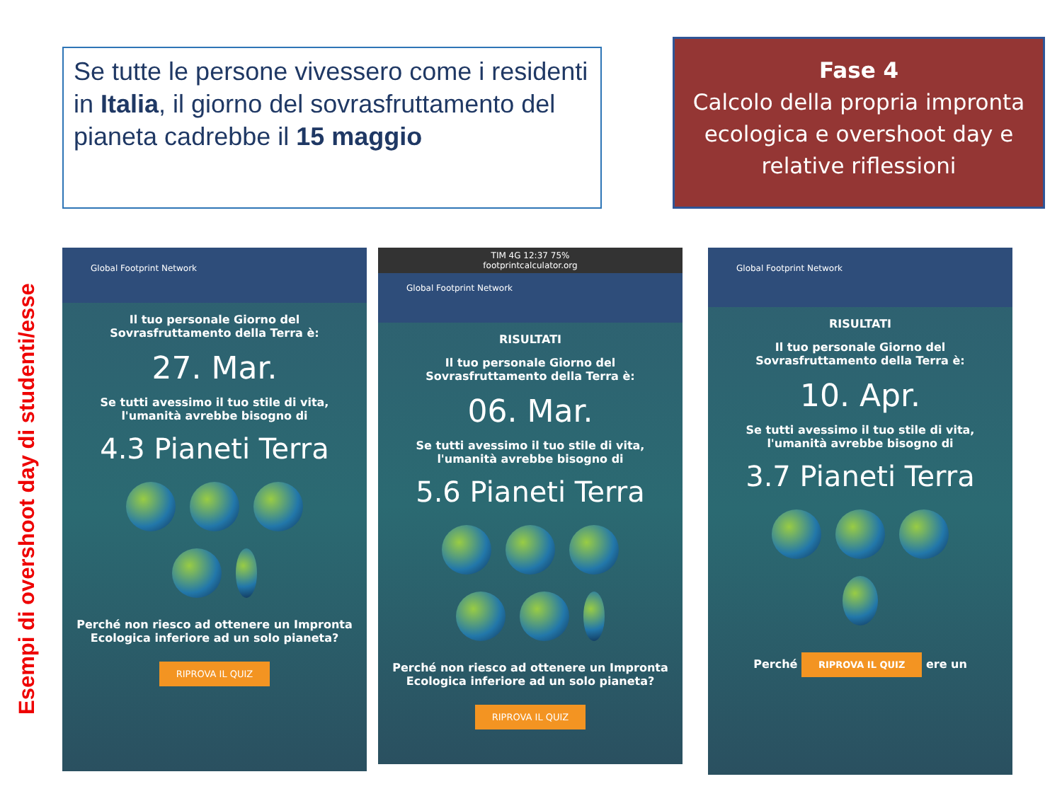Se tutte le persone vivessero come i residenti in Italia, il giorno del sovrasfruttamento del pianeta cadrebbe il 15 maggio
Fase 4
Calcolo della propria impronta ecologica e overshoot day e relative riflessioni
Esempi di overshoot day di studenti/esse
Global Footprint Network
Il tuo personale Giorno del Sovrasfruttamento della Terra è:
27. Mar.
Se tutti avessimo il tuo stile di vita, l'umanità avrebbe bisogno di
4.3 Pianeti Terra
Perché non riesco ad ottenere un Impronta Ecologica inferiore ad un solo pianeta?
RIPROVA IL QUIZ
TIM 4G 12:37 75%
footprintcalculator.org
Global Footprint Network
RISULTATI
Il tuo personale Giorno del Sovrasfruttamento della Terra è:
06. Mar.
Se tutti avessimo il tuo stile di vita, l'umanità avrebbe bisogno di
5.6 Pianeti Terra
Perché non riesco ad ottenere un Impronta Ecologica inferiore ad un solo pianeta?
RIPROVA IL QUIZ
Global Footprint Network
RISULTATI
Il tuo personale Giorno del Sovrasfruttamento della Terra è:
10. Apr.
Se tutti avessimo il tuo stile di vita, l'umanità avrebbe bisogno di
3.7 Pianeti Terra
Perché RIPROVA IL QUIZ ere un